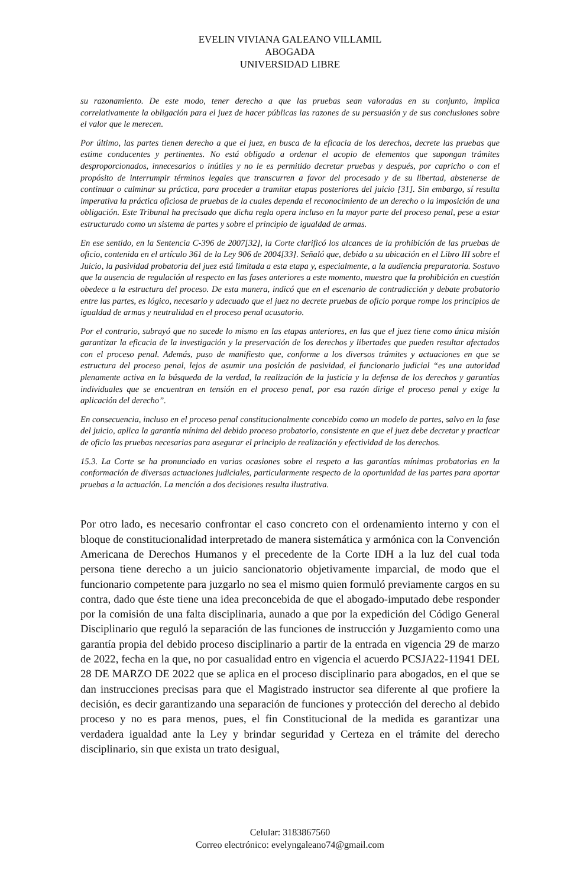EVELIN VIVIANA GALEANO VILLAMIL
ABOGADA
UNIVERSIDAD LIBRE
su razonamiento. De este modo, tener derecho a que las pruebas sean valoradas en su conjunto, implica correlativamente la obligación para el juez de hacer públicas las razones de su persuasión y de sus conclusiones sobre el valor que le merecen.
Por último, las partes tienen derecho a que el juez, en busca de la eficacia de los derechos, decrete las pruebas que estime conducentes y pertinentes. No está obligado a ordenar el acopio de elementos que supongan trámites desproporcionados, innecesarios o inútiles y no le es permitido decretar pruebas y después, por capricho o con el propósito de interrumpir términos legales que transcurren a favor del procesado y de su libertad, abstenerse de continuar o culminar su práctica, para proceder a tramitar etapas posteriores del juicio [31]. Sin embargo, sí resulta imperativa la práctica oficiosa de pruebas de la cuales dependa el reconocimiento de un derecho o la imposición de una obligación. Este Tribunal ha precisado que dicha regla opera incluso en la mayor parte del proceso penal, pese a estar estructurado como un sistema de partes y sobre el principio de igualdad de armas.
En ese sentido, en la Sentencia C-396 de 2007[32], la Corte clarificó los alcances de la prohibición de las pruebas de oficio, contenida en el artículo 361 de la Ley 906 de 2004[33]. Señaló que, debido a su ubicación en el Libro III sobre el Juicio, la pasividad probatoria del juez está limitada a esta etapa y, especialmente, a la audiencia preparatoria. Sostuvo que la ausencia de regulación al respecto en las fases anteriores a este momento, muestra que la prohibición en cuestión obedece a la estructura del proceso. De esta manera, indicó que en el escenario de contradicción y debate probatorio entre las partes, es lógico, necesario y adecuado que el juez no decrete pruebas de oficio porque rompe los principios de igualdad de armas y neutralidad en el proceso penal acusatorio.
Por el contrario, subrayó que no sucede lo mismo en las etapas anteriores, en las que el juez tiene como única misión garantizar la eficacia de la investigación y la preservación de los derechos y libertades que pueden resultar afectados con el proceso penal. Además, puso de manifiesto que, conforme a los diversos trámites y actuaciones en que se estructura del proceso penal, lejos de asumir una posición de pasividad, el funcionario judicial “es una autoridad plenamente activa en la búsqueda de la verdad, la realización de la justicia y la defensa de los derechos y garantías individuales que se encuentran en tensión en el proceso penal, por esa razón dirige el proceso penal y exige la aplicación del derecho”.
En consecuencia, incluso en el proceso penal constitucionalmente concebido como un modelo de partes, salvo en la fase del juicio, aplica la garantía mínima del debido proceso probatorio, consistente en que el juez debe decretar y practicar de oficio las pruebas necesarias para asegurar el principio de realización y efectividad de los derechos.
15.3. La Corte se ha pronunciado en varias ocasiones sobre el respeto a las garantías mínimas probatorias en la conformación de diversas actuaciones judiciales, particularmente respecto de la oportunidad de las partes para aportar pruebas a la actuación. La mención a dos decisiones resulta ilustrativa.
Por otro lado, es necesario confrontar el caso concreto con el ordenamiento interno y con el bloque de constitucionalidad interpretado de manera sistemática y armónica con la Convención Americana de Derechos Humanos y el precedente de la Corte IDH a la luz del cual toda persona tiene derecho a un juicio sancionatorio objetivamente imparcial, de modo que el funcionario competente para juzgarlo no sea el mismo quien formuló previamente cargos en su contra, dado que éste tiene una idea preconcebida de que el abogado-imputado debe responder por la comisión de una falta disciplinaria, aunado a que por la expedición del Código General Disciplinario que reguló la separación de las funciones de instrucción y Juzgamiento como una garantía propia del debido proceso disciplinario a partir de la entrada en vigencia 29 de marzo de 2022, fecha en la que, no por casualidad entro en vigencia el acuerdo PCSJA22-11941 DEL 28 DE MARZO DE 2022 que se aplica en el proceso disciplinario para abogados, en el que se dan instrucciones precisas para que el Magistrado instructor sea diferente al que profiere la decisión, es decir garantizando una separación de funciones y protección del derecho al debido proceso y no es para menos, pues, el fin Constitucional de la medida es garantizar una verdadera igualdad ante la Ley y brindar seguridad y Certeza en el trámite del derecho disciplinario, sin que exista un trato desigual,
Celular: 3183867560
Correo electrónico: evelyngaleano74@gmail.com